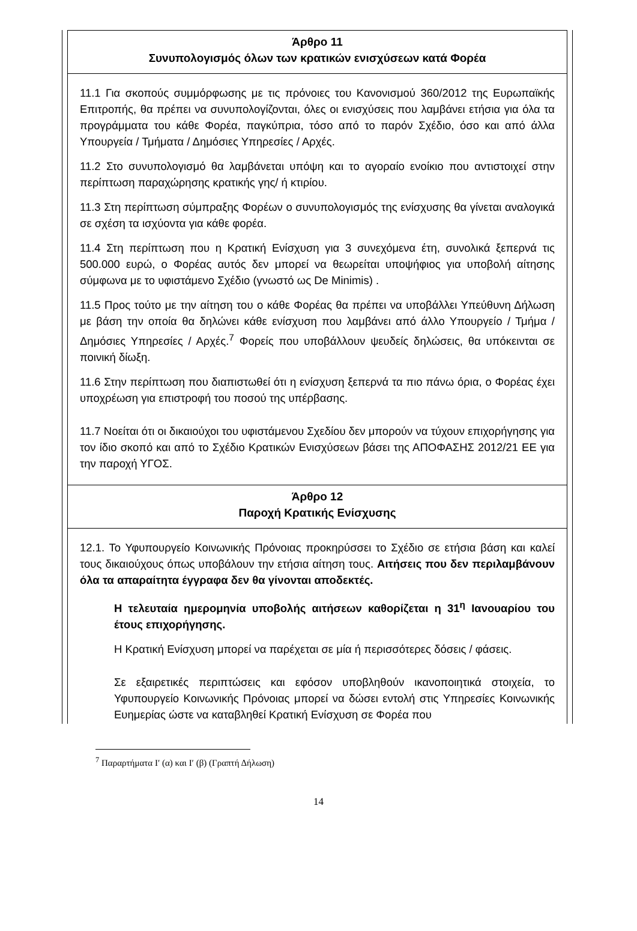Άρθρο 11
Συνυπολογισμός όλων των κρατικών ενισχύσεων κατά Φορέα
11.1 Για σκοπούς συμμόρφωσης με τις πρόνοιες του Κανονισμού 360/2012 της Ευρωπαϊκής Επιτροπής, θα πρέπει να συνυπολογίζονται, όλες οι ενισχύσεις που λαμβάνει ετήσια για όλα τα προγράμματα του κάθε Φορέα, παγκύπρια, τόσο από το παρόν Σχέδιο, όσο και από άλλα Υπουργεία / Τμήματα / Δημόσιες Υπηρεσίες / Αρχές.
11.2 Στο συνυπολογισμό θα λαμβάνεται υπόψη και το αγοραίο ενοίκιο που αντιστοιχεί στην περίπτωση παραχώρησης κρατικής γης/ ή κτιρίου.
11.3 Στη περίπτωση σύμπραξης Φορέων ο συνυπολογισμός της ενίσχυσης θα γίνεται αναλογικά σε σχέση τα ισχύοντα για κάθε φορέα.
11.4 Στη περίπτωση που η Κρατική Ενίσχυση για 3 συνεχόμενα έτη, συνολικά ξεπερνά τις 500.000 ευρώ, ο Φορέας αυτός δεν μπορεί να θεωρείται υποψήφιος για υποβολή αίτησης σύμφωνα με το υφιστάμενο Σχέδιο (γνωστό ως De Minimis) .
11.5 Προς τούτο με την αίτηση του ο κάθε Φορέας θα πρέπει να υποβάλλει Υπεύθυνη Δήλωση με βάση την οποία θα δηλώνει κάθε ενίσχυση που λαμβάνει από άλλο Υπουργείο / Τμήμα / Δημόσιες Υπηρεσίες / Αρχές.<sup>7</sup> Φορείς που υποβάλλουν ψευδείς δηλώσεις, θα υπόκεινται σε ποινική δίωξη.
11.6 Στην περίπτωση που διαπιστωθεί ότι η ενίσχυση ξεπερνά τα πιο πάνω όρια, ο Φορέας έχει υποχρέωση για επιστροφή του ποσού της υπέρβασης.
11.7 Νοείται ότι οι δικαιούχοι του υφιστάμενου Σχεδίου δεν μπορούν να τύχουν επιχορήγησης για τον ίδιο σκοπό και από το Σχέδιο Κρατικών Ενισχύσεων βάσει της ΑΠΟΦΑΣΗΣ 2012/21 ΕΕ για την παροχή ΥΓΟΣ.
Άρθρο 12
Παροχή Κρατικής Ενίσχυσης
12.1. Το Υφυπουργείο Κοινωνικής Πρόνοιας προκηρύσσει το Σχέδιο σε ετήσια βάση και καλεί τους δικαιούχους όπως υποβάλουν την ετήσια αίτηση τους. Αιτήσεις που δεν περιλαμβάνουν όλα τα απαραίτητα έγγραφα δεν θα γίνονται αποδεκτές.
Η τελευταία ημερομηνία υποβολής αιτήσεων καθορίζεται η 31<sup>η</sup> Ιανουαρίου του έτους επιχορήγησης.
Η Κρατική Ενίσχυση μπορεί να παρέχεται σε μία ή περισσότερες δόσεις / φάσεις.
Σε εξαιρετικές περιπτώσεις και εφόσον υποβληθούν ικανοποιητικά στοιχεία, το Υφυπουργείο Κοινωνικής Πρόνοιας μπορεί να δώσει εντολή στις Υπηρεσίες Κοινωνικής Ευημερίας ώστε να καταβληθεί Κρατική Ενίσχυση σε Φορέα που
<sup>7</sup> Παραρτήματα Ι′ (α) και Ι′ (β) (Γραπτή Δήλωση)
14